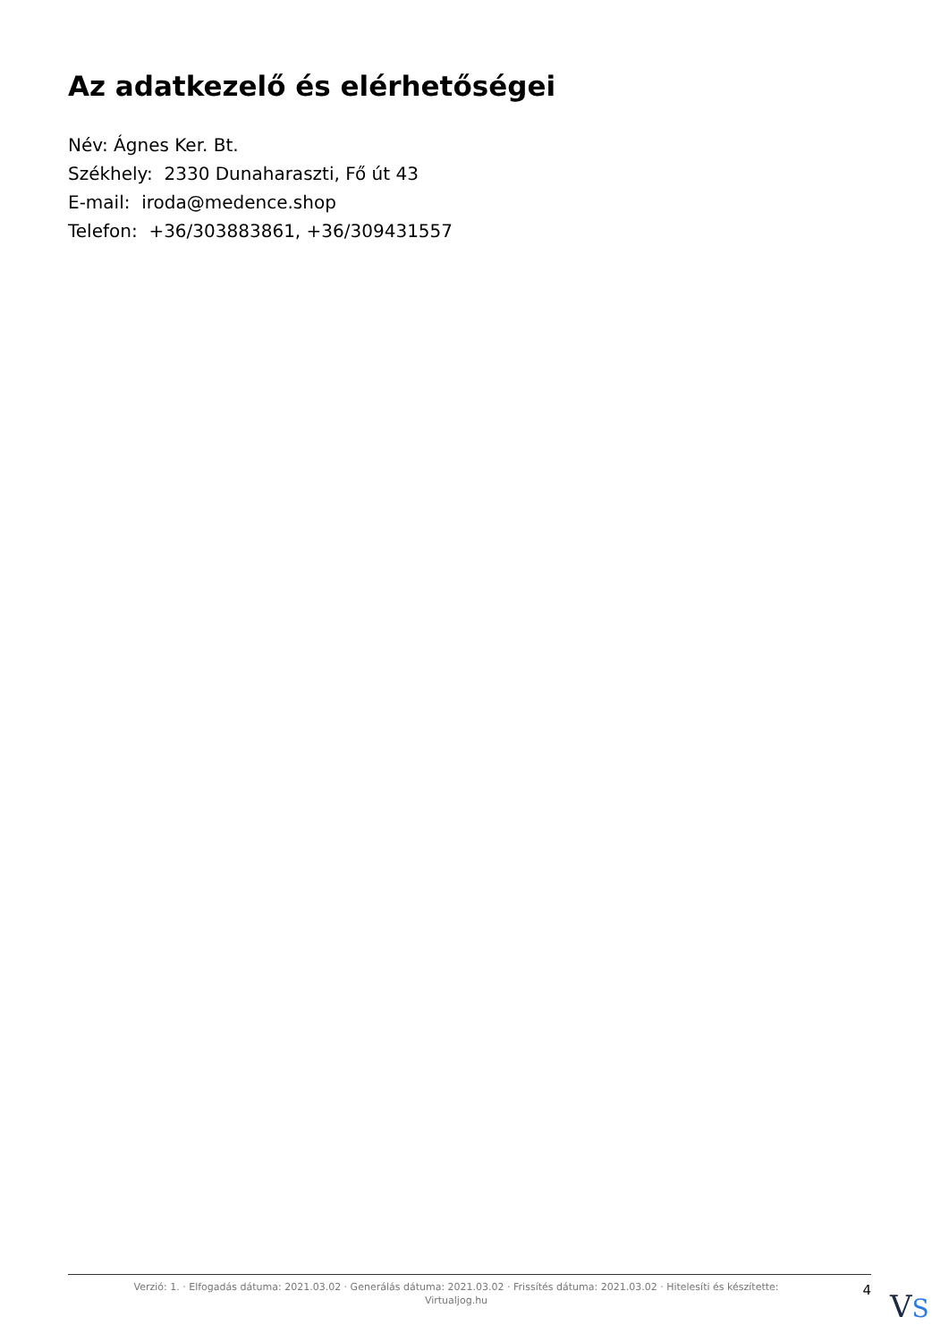Az adatkezelő és elérhetőségei
Név: Ágnes Ker. Bt.
Székhely: 2330 Dunaharaszti, Fő út 43
E-mail: iroda@medence.shop
Telefon: +36/303883861, +36/309431557
Verzió: 1. · Elfogadás dátuma: 2021.03.02 · Generálás dátuma: 2021.03.02 · Frissítés dátuma: 2021.03.02 · Hitelesíti és készítette:
Virtualjog.hu
4
VS